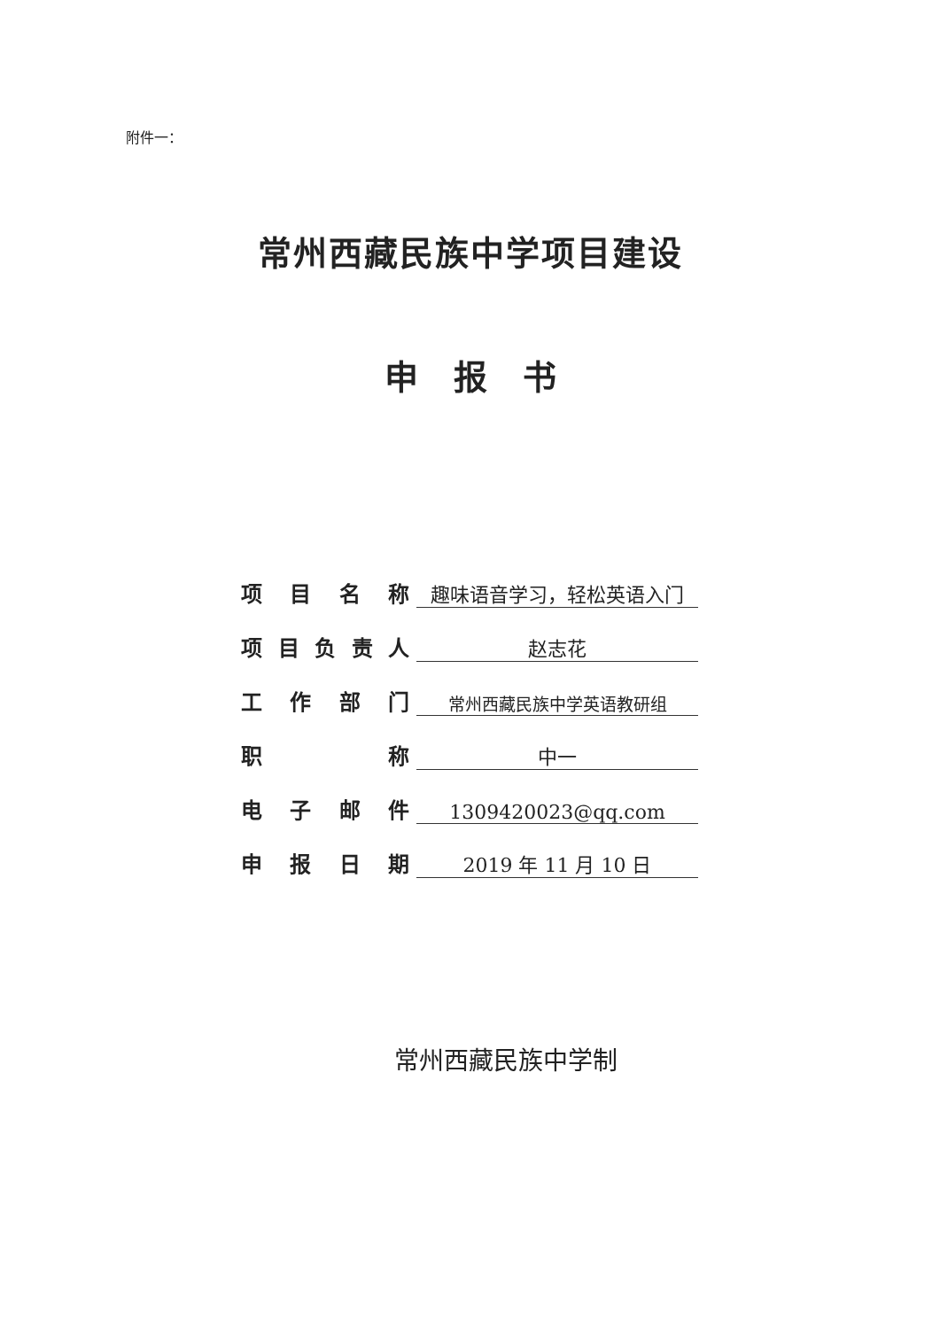附件一：
常州西藏民族中学项目建设
申报书
项目名称
趣味语音学习，轻松英语入门
项目负责人
赵志花
工作部门
常州西藏民族中学英语教研组
职称
中一
电子邮件
1309420023@qq.com
申报日期
2019 年 11 月 10 日
常州西藏民族中学制